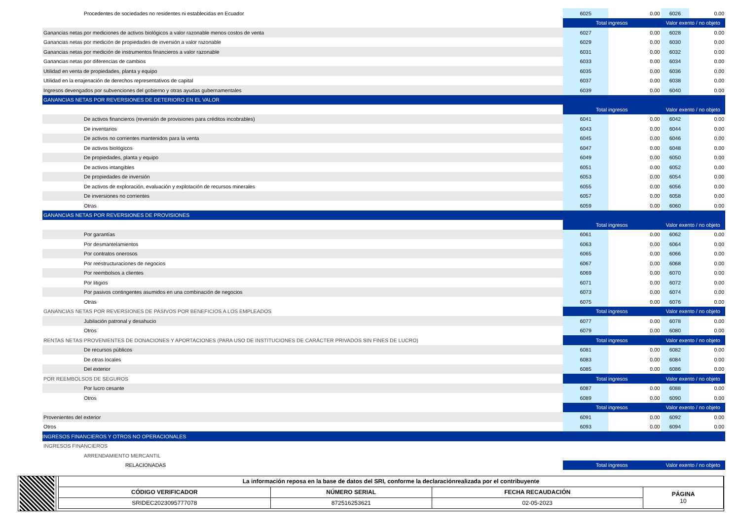| Procedentes de sociedades no residentes ni establecidas en Ecuador | 6025 | 0.00 | 6026 | 0.00 |
| | Total ingresos | | Valor exento / no objeto | |
| Ganancias netas por mediciones de activos biológicos a valor razonable menos costos de venta | 6027 | 0.00 | 6028 | 0.00 |
| Ganancias netas por medición de propiedades de inversión a valor razonable | 6029 | 0.00 | 6030 | 0.00 |
| Ganancias netas por medición de instrumentos financieros a valor razonable | 6031 | 0.00 | 6032 | 0.00 |
| Ganancias netas por diferencias de cambios | 6033 | 0.00 | 6034 | 0.00 |
| Utilidad en venta de propiedades, planta y equipo | 6035 | 0.00 | 6036 | 0.00 |
| Utilidad en la enajenación de derechos representativos de capital | 6037 | 0.00 | 6038 | 0.00 |
| Ingresos devengados por subvenciones del gobierno y otras ayudas gubernamentales | 6039 | 0.00 | 6040 | 0.00 |
| GANANCIAS NETAS POR REVERSIONES DE DETERIORO EN EL VALOR | | | | |
| | Total ingresos | | Valor exento / no objeto | |
| De activos financieros (reversión de provisiones para créditos incobrables) | 6041 | 0.00 | 6042 | 0.00 |
| De inventarios | 6043 | 0.00 | 6044 | 0.00 |
| De activos no corrientes mantenidos para la venta | 6045 | 0.00 | 6046 | 0.00 |
| De activos biológicos | 6047 | 0.00 | 6048 | 0.00 |
| De propiedades, planta y equipo | 6049 | 0.00 | 6050 | 0.00 |
| De activos intangibles | 6051 | 0.00 | 6052 | 0.00 |
| De propiedades de inversión | 6053 | 0.00 | 6054 | 0.00 |
| De activos de exploración, evaluación y explotación de recursos minerales | 6055 | 0.00 | 6056 | 0.00 |
| De inversiones no corrientes | 6057 | 0.00 | 6058 | 0.00 |
| Otras | 6059 | 0.00 | 6060 | 0.00 |
| GANANCIAS NETAS POR REVERSIONES DE PROVISIONES | | | | |
| | Total ingresos | | Valor exento / no objeto | |
| Por garantías | 6061 | 0.00 | 6062 | 0.00 |
| Por desmantelamientos | 6063 | 0.00 | 6064 | 0.00 |
| Por contratos onerosos | 6065 | 0.00 | 6066 | 0.00 |
| Por reestructuraciones de negocios | 6067 | 0.00 | 6068 | 0.00 |
| Por reembolsos a clientes | 6069 | 0.00 | 6070 | 0.00 |
| Por litigios | 6071 | 0.00 | 6072 | 0.00 |
| Por pasivos contingentes asumidos en una combinación de negocios | 6073 | 0.00 | 6074 | 0.00 |
| Otras | 6075 | 0.00 | 6076 | 0.00 |
| GANANCIAS NETAS POR REVERSIONES DE PASIVOS POR BENEFICIOS A LOS EMPLEADOS | Total ingresos | | Valor exento / no objeto | |
| Jubilación patronal y desahucio | 6077 | 0.00 | 6078 | 0.00 |
| Otros | 6079 | 0.00 | 6080 | 0.00 |
| RENTAS NETAS PROVENIENTES DE DONACIONES Y APORTACIONES (PARA USO DE INSTITUCIONES DE CARÁCTER PRIVADOS SIN FINES DE LUCRO) | Total ingresos | | Valor exento / no objeto | |
| De recursos públicos | 6081 | 0.00 | 6082 | 0.00 |
| De otras locales | 6083 | 0.00 | 6084 | 0.00 |
| Del exterior | 6085 | 0.00 | 6086 | 0.00 |
| POR REEMBOLSOS DE SEGUROS | Total ingresos | | Valor exento / no objeto | |
| Por lucro cesante | 6087 | 0.00 | 6088 | 0.00 |
| Otros | 6089 | 0.00 | 6090 | 0.00 |
| | Total ingresos | | Valor exento / no objeto | |
| Provenientes del exterior | 6091 | 0.00 | 6092 | 0.00 |
| Otros | 6093 | 0.00 | 6094 | 0.00 |
| INGRESOS FINANCIEROS Y OTROS NO OPERACIONALES | | | | |
| INGRESOS FINANCIEROS | | | | |
| ARRENDAMIENTO MERCANTIL | | | | |
| RELACIONADAS | Total ingresos | | Valor exento / no objeto | |
| La información reposa en la base de datos del SRI, conforme la declaraciónrealizada por el contribuyente | | | |
| CÓDIGO VERIFICADOR | NÚMERO SERIAL | FECHA RECAUDACIÓN | PÁGINA 10 |
| SRIDEC2023095777078 | 872516253621 | 02-05-2023 | |